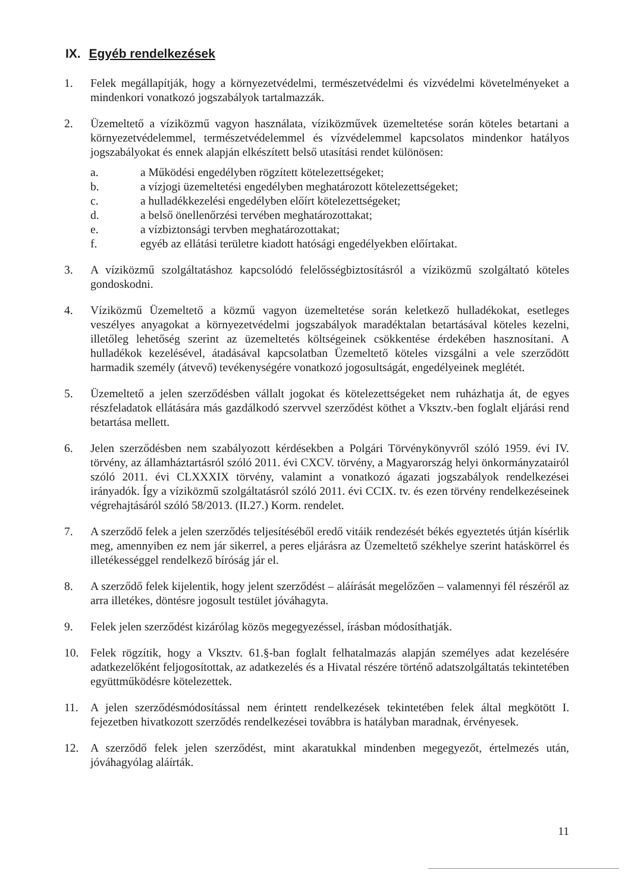IX. Egyéb rendelkezések
1. Felek megállapítják, hogy a környezetvédelmi, természetvédelmi és vízvédelmi követelményeket a mindenkori vonatkozó jogszabályok tartalmazzák.
2. Üzemeltető a víziközmű vagyon használata, víziközművek üzemeltetése során köteles betartani a környezetvédelemmel, természetvédelemmel és vízvédelemmel kapcsolatos mindenkor hatályos jogszabályokat és ennek alapján elkészített belső utasítási rendet különösen:
a.
b.
c.
d.
e.
f.
a Működési engedélyben rögzített kötelezettségeket;
a vízjogi üzemeltetési engedélyben meghatározott kötelezettségeket;
a hulladékkezelési engedélyben előírt kötelezettségeket;
a belső önellenőrzési tervében meghatározottakat;
a vízbiztonsági tervben meghatározottakat;
egyéb az ellátási területre kiadott hatósági engedélyekben előírtakat.
3. A víziközmű szolgáltatáshoz kapcsolódó felelősségbiztosításról a víziközmű szolgáltató köteles gondoskodni.
4. Víziközmű Üzemeltető a közmű vagyon üzemeltetése során keletkező hulladékokat, esetleges veszélyes anyagokat a környezetvédelmi jogszabályok maradéktalan betartásával köteles kezelni, illetőleg lehetőség szerint az üzemeltetés költségeinek csökkentése érdekében hasznosítani. A hulladékok kezelésével, átadásával kapcsolatban Üzemeltető köteles vizsgálni a vele szerződött harmadik személy (átvevő) tevékenységére vonatkozó jogosultságát, engedélyeinek meglétét.
5. Üzemeltető a jelen szerződésben vállalt jogokat és kötelezettségeket nem ruházhatja át, de egyes részfeladatok ellátására más gazdálkodó szervvel szerződést köthet a Vksztv.-ben foglalt eljárási rend betartása mellett.
6. Jelen szerződésben nem szabályozott kérdésekben a Polgári Törvénykönyvről szóló 1959. évi IV. törvény, az államháztartásról szóló 2011. évi CXCV. törvény, a Magyarország helyi önkormányzatairól szóló 2011. évi CLXXXIX törvény, valamint a vonatkozó ágazati jogszabályok rendelkezései irányadók. Így a víziközmű szolgáltatásról szóló 2011. évi CCIX. tv. és ezen törvény rendelkezéseinek végrehajtásáról szóló 58/2013. (II.27.) Korm. rendelet.
7. A szerződő felek a jelen szerződés teljesítéséből eredő vitáik rendezését békés egyeztetés útján kísérlik meg, amennyiben ez nem jár sikerrel, a peres eljárásra az Üzemeltető székhelye szerint hatáskörrel és illetékességgel rendelkező bíróság jár el.
8. A szerződő felek kijelentik, hogy jelent szerződést – aláírását megelőzően – valamennyi fél részéről az arra illetékes, döntésre jogosult testület jóváhagyta.
9. Felek jelen szerződést kizárólag közös megegyezéssel, írásban módosíthatják.
10. Felek rögzítik, hogy a Vksztv. 61.§-ban foglalt felhatalmazás alapján személyes adat kezelésére adatkezelőként feljogosítottak, az adatkezelés és a Hivatal részére történő adatszolgáltatás tekintetében együttműködésre kötelezettek.
11. A jelen szerződésmódosítással nem érintett rendelkezések tekintetében felek által megkötött I. fejezetben hivatkozott szerződés rendelkezései továbbra is hatályban maradnak, érvényesek.
12. A szerződő felek jelen szerződést, mint akaratukkal mindenben megegyezőt, értelmezés után, jóváhagyólag aláírták.
11